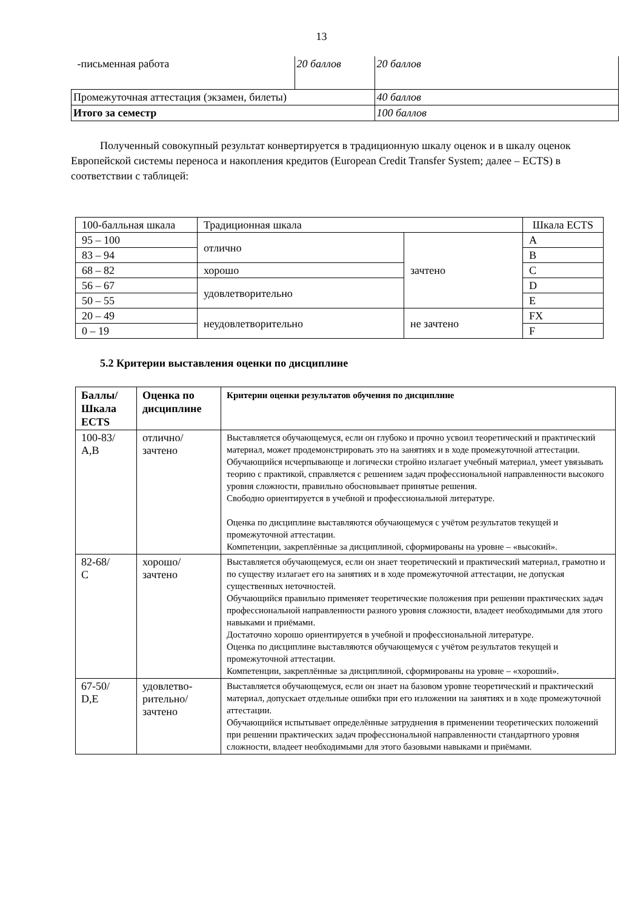13
| -письменная работа | 20 баллов | 20 баллов |
| Промежуточная аттестация (экзамен, билеты) | | 40 баллов |
| Итого за семестр | | 100 баллов |
Полученный совокупный результат конвертируется в традиционную шкалу оценок и в шкалу оценок Европейской системы переноса и накопления кредитов (European Credit Transfer System; далее – ECTS) в соответствии с таблицей:
| 100-балльная шкала | Традиционная шкала | | Шкала ECTS |
| 95 – 100 | отлично | зачтено | A |
| 83 – 94 | | | B |
| 68 – 82 | хорошо | | C |
| 56 – 67 | удовлетворительно | | D |
| 50 – 55 | | | E |
| 20 – 49 | неудовлетворительно | не зачтено | FX |
| 0 – 19 | | | F |
5.2 Критерии выставления оценки по дисциплине
| Баллы/ Шкала ECTS | Оценка по дисциплине | Критерии оценки результатов обучения по дисциплине |
| --- | --- | --- |
| 100-83/ A,B | отлично/ зачтено | Выставляется обучающемуся, если он глубоко и прочно усвоил теоретический и практический материал, может продемонстрировать это на занятиях и в ходе промежуточной аттестации. Обучающийся исчерпывающе и логически стройно излагает учебный материал, умеет увязывать теорию с практикой, справляется с решением задач профессиональной направленности высокого уровня сложности, правильно обосновывает принятые решения. Свободно ориентируется в учебной и профессиональной литературе. Оценка по дисциплине выставляются обучающемуся с учётом результатов текущей и промежуточной аттестации. Компетенции, закреплённые за дисциплиной, сформированы на уровне – «высокий». |
| 82-68/ C | хорошо/ зачтено | Выставляется обучающемуся, если он знает теоретический и практический материал, грамотно и по существу излагает его на занятиях и в ходе промежуточной аттестации, не допуская существенных неточностей. Обучающийся правильно применяет теоретические положения при решении практических задач профессиональной направленности разного уровня сложности, владеет необходимыми для этого навыками и приёмами. Достаточно хорошо ориентируется в учебной и профессиональной литературе. Оценка по дисциплине выставляются обучающемуся с учётом результатов текущей и промежуточной аттестации. Компетенции, закреплённые за дисциплиной, сформированы на уровне – «хороший». |
| 67-50/ D,E | удовлетво- рительно/ зачтено | Выставляется обучающемуся, если он знает на базовом уровне теоретический и практический материал, допускает отдельные ошибки при его изложении на занятиях и в ходе промежуточной аттестации. Обучающийся испытывает определённые затруднения в применении теоретических положений при решении практических задач профессиональной направленности стандартного уровня сложности, владеет необходимыми для этого базовыми навыками и приёмами. |